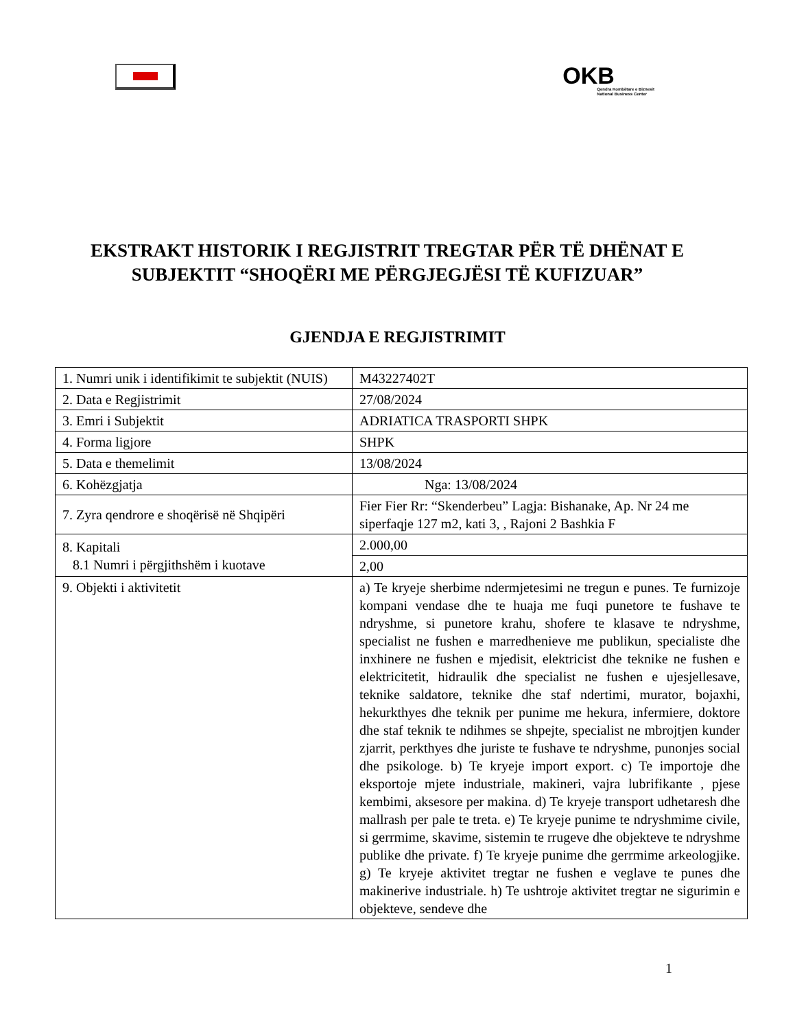OKB
Qendra Kombëtare e Biznesit
National Business Center
EKSTRAKT HISTORIK I REGJISTRIT TREGTAR PËR TË DHËNAT E SUBJEKTIT “SHOQËRI ME PËRGJEGJËSI TË KUFIZUAR”
GJENDJA E REGJISTRIMIT
| 1. Numri unik i identifikimit te subjektit (NUIS) | M43227402T |
| 2. Data e Regjistrimit | 27/08/2024 |
| 3. Emri i Subjektit | ADRIATICA TRASPORTI SHPK |
| 4. Forma ligjore | SHPK |
| 5. Data e themelimit | 13/08/2024 |
| 6. Kohëzgjatja | Nga: 13/08/2024 |
| 7. Zyra qendrore e shoqërisë në Shqipëri | Fier Fier Rr: “Skenderbeu” Lagja: Bishanake, Ap. Nr 24 me siperfaqje 127 m2, kati 3, , Rajoni 2 Bashkia F |
| 8. Kapitali 8.1 Numri i përgjithshëm i kuotave | 2.000,00 |
| | 2,00 |
| 9. Objekti i aktivitetit | a) Te kryeje sherbime ndermjetesimi ne tregun e punes. Te furnizoje kompani vendase dhe te huaja me fuqi punetore te fushave te ndryshme, si punetore krahu, shofere te klasave te ndryshme, specialist ne fushen e marredhenieve me publikun, specialiste dhe inxhinere ne fushen e mjedisit, elektricist dhe teknike ne fushen e elektricitetit, hidraulik dhe specialist ne fushen e ujesjellesave, teknike saldatore, teknike dhe staf ndertimi, murator, bojaxhi, hekurkthyes dhe teknik per punime me hekura, infermiere, doktore dhe staf teknik te ndihmes se shpejte, specialist ne mbrojtjen kunder zjarrit, perkthyes dhe juriste te fushave te ndryshme, punonjes social dhe psikologe. b) Te kryeje import export. c) Te importoje dhe eksportoje mjete industriale, makineri, vajra lubrifikante , pjese kembimi, aksesore per makina. d) Te kryeje transport udhetaresh dhe mallrash per pale te treta. e) Te kryeje punime te ndryshmime civile, si gerrmime, skavime, sistemin te rrugeve dhe objekteve te ndryshme publike dhe private. f) Te kryeje punime dhe gerrmime arkeologjike. g) Te kryeje aktivitet tregtar ne fushen e veglave te punes dhe makinerive industriale. h) Te ushtroje aktivitet tregtar ne sigurimin e objekteve, sendeve dhe |
1